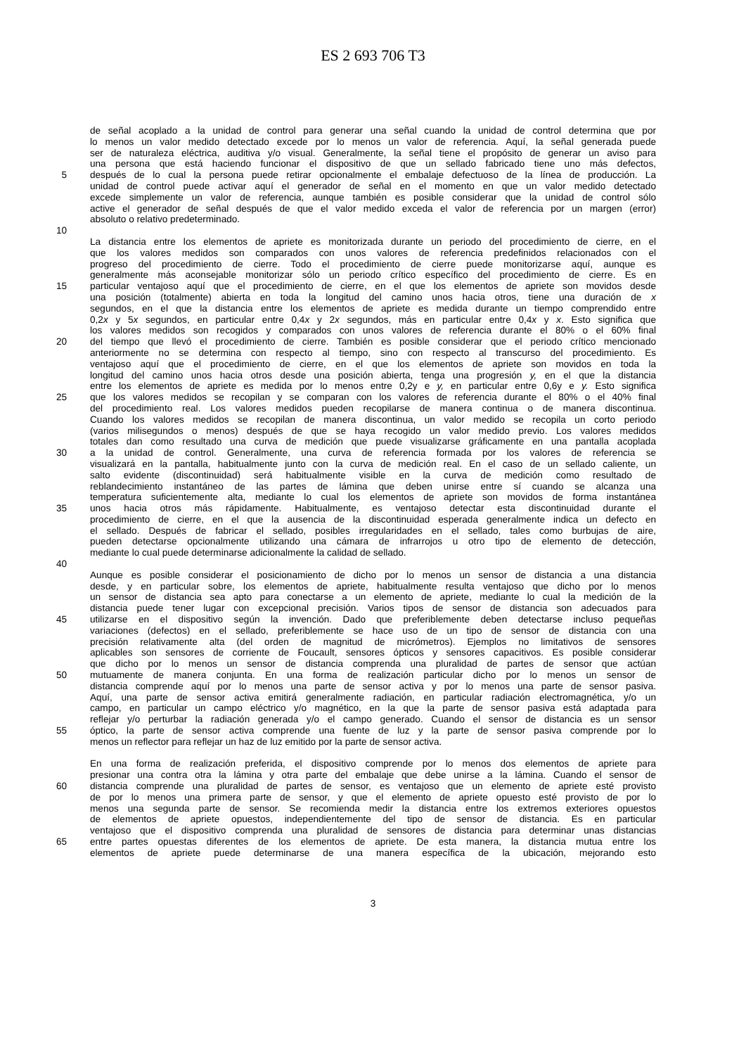ES 2 693 706 T3
de señal acoplado a la unidad de control para generar una señal cuando la unidad de control determina que por
lo menos un valor medido detectado excede por lo menos un valor de referencia. Aquí, la señal generada puede
ser de naturaleza eléctrica, auditiva y/o visual. Generalmente, la señal tiene el propósito de generar un aviso para
una persona que está haciendo funcionar el dispositivo de que un sellado fabricado tiene uno más defectos,
5 después de lo cual la persona puede retirar opcionalmente el embalaje defectuoso de la línea de producción. La
unidad de control puede activar aquí el generador de señal en el momento en que un valor medido detectado
excede simplemente un valor de referencia, aunque también es posible considerar que la unidad de control sólo
active el generador de señal después de que el valor medido exceda el valor de referencia por un margen (error)
absoluto o relativo predeterminado.
10
La distancia entre los elementos de apriete es monitorizada durante un periodo del procedimiento de cierre, en el
que los valores medidos son comparados con unos valores de referencia predefinidos relacionados con el
progreso del procedimiento de cierre. Todo el procedimiento de cierre puede monitorizarse aquí, aunque es
generalmente más aconsejable monitorizar sólo un periodo crítico específico del procedimiento de cierre. Es en
15 particular ventajoso aquí que el procedimiento de cierre, en el que los elementos de apriete son movidos desde
una posición (totalmente) abierta en toda la longitud del camino unos hacia otros, tiene una duración de x
segundos, en el que la distancia entre los elementos de apriete es medida durante un tiempo comprendido entre
0,2x y 5x segundos, en particular entre 0,4x y 2x segundos, más en particular entre 0,4x y x. Esto significa que
los valores medidos son recogidos y comparados con unos valores de referencia durante el 80% o el 60% final
20 del tiempo que llevó el procedimiento de cierre. También es posible considerar que el periodo crítico mencionado
anteriormente no se determina con respecto al tiempo, sino con respecto al transcurso del procedimiento. Es
ventajoso aquí que el procedimiento de cierre, en el que los elementos de apriete son movidos en toda la
longitud del camino unos hacia otros desde una posición abierta, tenga una progresión y, en el que la distancia
entre los elementos de apriete es medida por lo menos entre 0,2y e y, en particular entre 0,6y e y. Esto significa
25 que los valores medidos se recopilan y se comparan con los valores de referencia durante el 80% o el 40% final
del procedimiento real. Los valores medidos pueden recopilarse de manera continua o de manera discontinua.
Cuando los valores medidos se recopilan de manera discontinua, un valor medido se recopila un corto periodo
(varios milisegundos o menos) después de que se haya recogido un valor medido previo. Los valores medidos
totales dan como resultado una curva de medición que puede visualizarse gráficamente en una pantalla acoplada
30 a la unidad de control. Generalmente, una curva de referencia formada por los valores de referencia se
visualizará en la pantalla, habitualmente junto con la curva de medición real. En el caso de un sellado caliente, un
salto evidente (discontinuidad) será habitualmente visible en la curva de medición como resultado de
reblandecimiento instantáneo de las partes de lámina que deben unirse entre sí cuando se alcanza una
temperatura suficientemente alta, mediante lo cual los elementos de apriete son movidos de forma instantánea
35 unos hacia otros más rápidamente. Habitualmente, es ventajoso detectar esta discontinuidad durante el
procedimiento de cierre, en el que la ausencia de la discontinuidad esperada generalmente indica un defecto en
el sellado. Después de fabricar el sellado, posibles irregularidades en el sellado, tales como burbujas de aire,
pueden detectarse opcionalmente utilizando una cámara de infrarrojos u otro tipo de elemento de detección,
mediante lo cual puede determinarse adicionalmente la calidad de sellado.
40
Aunque es posible considerar el posicionamiento de dicho por lo menos un sensor de distancia a una distancia
desde, y en particular sobre, los elementos de apriete, habitualmente resulta ventajoso que dicho por lo menos
un sensor de distancia sea apto para conectarse a un elemento de apriete, mediante lo cual la medición de la
distancia puede tener lugar con excepcional precisión. Varios tipos de sensor de distancia son adecuados para
45 utilizarse en el dispositivo según la invención. Dado que preferiblemente deben detectarse incluso pequeñas
variaciones (defectos) en el sellado, preferiblemente se hace uso de un tipo de sensor de distancia con una
precisión relativamente alta (del orden de magnitud de micrómetros). Ejemplos no limitativos de sensores
aplicables son sensores de corriente de Foucault, sensores ópticos y sensores capacitivos. Es posible considerar
que dicho por lo menos un sensor de distancia comprenda una pluralidad de partes de sensor que actúan
50 mutuamente de manera conjunta. En una forma de realización particular dicho por lo menos un sensor de
distancia comprende aquí por lo menos una parte de sensor activa y por lo menos una parte de sensor pasiva.
Aquí, una parte de sensor activa emitirá generalmente radiación, en particular radiación electromagnética, y/o un
campo, en particular un campo eléctrico y/o magnético, en la que la parte de sensor pasiva está adaptada para
reflejar y/o perturbar la radiación generada y/o el campo generado. Cuando el sensor de distancia es un sensor
55 óptico, la parte de sensor activa comprende una fuente de luz y la parte de sensor pasiva comprende por lo
menos un reflector para reflejar un haz de luz emitido por la parte de sensor activa.
En una forma de realización preferida, el dispositivo comprende por lo menos dos elementos de apriete para
presionar una contra otra la lámina y otra parte del embalaje que debe unirse a la lámina. Cuando el sensor de
60 distancia comprende una pluralidad de partes de sensor, es ventajoso que un elemento de apriete esté provisto
de por lo menos una primera parte de sensor, y que el elemento de apriete opuesto esté provisto de por lo
menos una segunda parte de sensor. Se recomienda medir la distancia entre los extremos exteriores opuestos
de elementos de apriete opuestos, independientemente del tipo de sensor de distancia. Es en particular
ventajoso que el dispositivo comprenda una pluralidad de sensores de distancia para determinar unas distancias
65 entre partes opuestas diferentes de los elementos de apriete. De esta manera, la distancia mutua entre los
elementos de apriete puede determinarse de una manera específica de la ubicación, mejorando esto
3